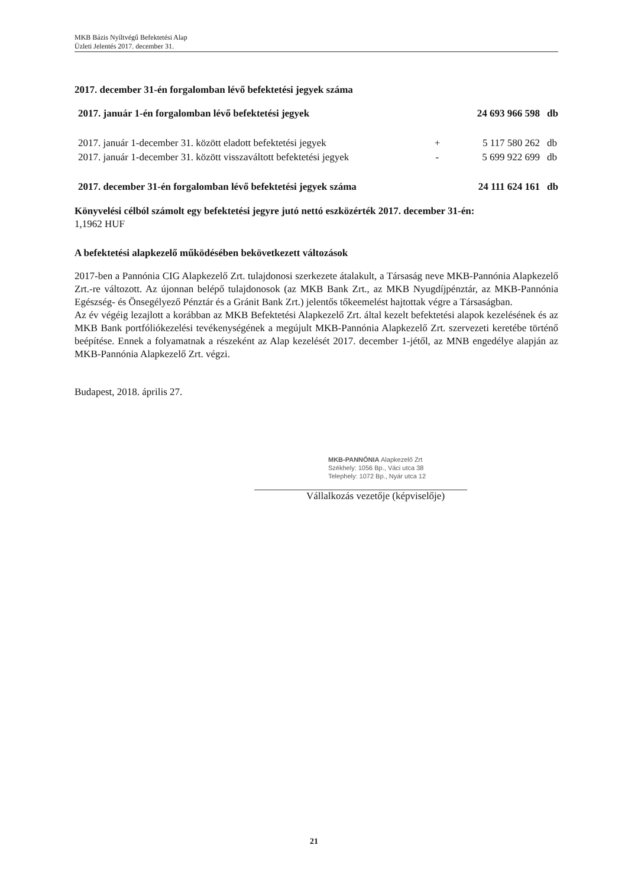MKB Bázis Nyíltvégű Befektetési Alap
Üzleti Jelentés 2017. december 31.
2017. december 31-én forgalomban lévő befektetési jegyek száma
| 2017. január 1-én forgalomban lévő befektetési jegyek | | 24 693 966 598 | db |
| 2017. január 1-december 31. között eladott befektetési jegyek | + | 5 117 580 262 | db |
| 2017. január 1-december 31. között visszaváltott befektetési jegyek | - | 5 699 922 699 | db |
| 2017. december 31-én forgalomban lévő befektetési jegyek száma | | 24 111 624 161 | db |
Könyvelési célból számolt egy befektetési jegyre jutó nettó eszközérték 2017. december 31-én:
1,1962 HUF
A befektetési alapkezelő működésében bekövetkezett változások
2017-ben a Pannónia CIG Alapkezelő Zrt. tulajdonosi szerkezete átalakult, a Társaság neve MKB-Pannónia Alapkezelő Zrt.-re változott. Az újonnan belépő tulajdonosok (az MKB Bank Zrt., az MKB Nyugdíjpénztár, az MKB-Pannónia Egészség- és Önsegélyező Pénztár és a Gránit Bank Zrt.) jelentős tőkeemelést hajtottak végre a Társaságban.
Az év végéig lezajlott a korábban az MKB Befektetési Alapkezelő Zrt. által kezelt befektetési alapok kezelésének és az MKB Bank portfóliókezelési tevékenységének a megújult MKB-Pannónia Alapkezelő Zrt. szervezeti keretébe történő beépítése. Ennek a folyamatnak a részeként az Alap kezelését 2017. december 1-jétől, az MNB engedélye alapján az MKB-Pannónia Alapkezelő Zrt. végzi.
Budapest, 2018. április 27.
MKB-PANNÓNIA Alapkezelő Zrt
Székhely: 1056 Bp., Váci utca 38
Telephely: 1072 Bp., Nyár utca 12
Vállalkozás vezetője (képviselője)
21